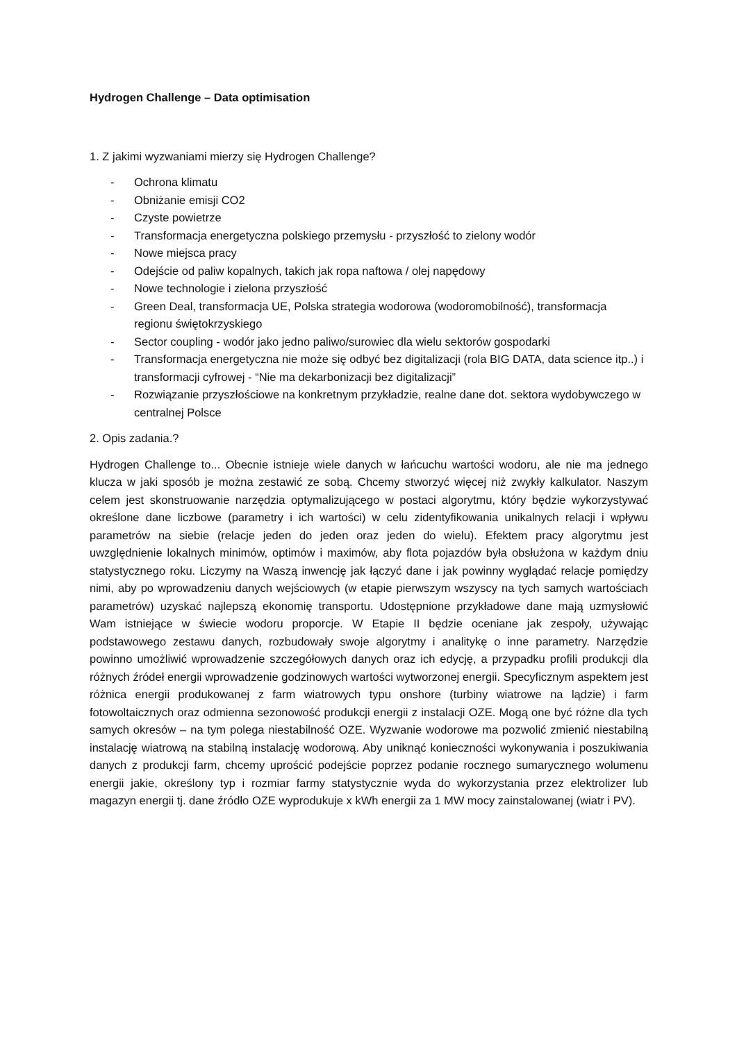Hydrogen Challenge – Data optimisation
1. Z jakimi wyzwaniami mierzy się Hydrogen Challenge?
- Ochrona klimatu
- Obniżanie emisji CO2
- Czyste powietrze
- Transformacja energetyczna polskiego przemysłu - przyszłość to zielony wodór
- Nowe miejsca pracy
- Odejście od paliw kopalnych, takich jak ropa naftowa / olej napędowy
- Nowe technologie i zielona przyszłość
- Green Deal, transformacja UE, Polska strategia wodorowa (wodoromobilność), transformacja regionu świętokrzyskiego
- Sector coupling - wodór jako jedno paliwo/surowiec dla wielu sektorów gospodarki
- Transformacja energetyczna nie może się odbyć bez digitalizacji (rola BIG DATA, data science itp..) i transformacji cyfrowej - “Nie ma dekarbonizacji bez digitalizacji”
- Rozwiązanie przyszłościowe na konkretnym przykładzie, realne dane dot. sektora wydobywczego w centralnej Polsce
2. Opis zadania.?
Hydrogen Challenge to... Obecnie istnieje wiele danych w łańcuchu wartości wodoru, ale nie ma jednego klucza w jaki sposób je można zestawić ze sobą. Chcemy stworzyć więcej niż zwykły kalkulator. Naszym celem jest skonstruowanie narzędzia optymalizującego w postaci algorytmu, który będzie wykorzystywać określone dane liczbowe (parametry i ich wartości) w celu zidentyfikowania unikalnych relacji i wpływu parametrów na siebie (relacje jeden do jeden oraz jeden do wielu). Efektem pracy algorytmu jest uwzględnienie lokalnych minimów, optimów i maximów, aby flota pojazdów była obsłużona w każdym dniu statystycznego roku. Liczymy na Waszą inwencję jak łączyć dane i jak powinny wyglądać relacje pomiędzy nimi, aby po wprowadzeniu danych wejściowych (w etapie pierwszym wszyscy na tych samych wartościach parametrów) uzyskać najlepszą ekonomię transportu. Udostępnione przykładowe dane mają uzmysłowić Wam istniejące w świecie wodoru proporcje. W Etapie II będzie oceniane jak zespoły, używając podstawowego zestawu danych, rozbudowały swoje algorytmy i analitykę o inne parametry. Narzędzie powinno umożliwić wprowadzenie szczegółowych danych oraz ich edycję, a przypadku profili produkcji dla różnych źródeł energii wprowadzenie godzinowych wartości wytworzonej energii. Specyficznym aspektem jest różnica energii produkowanej z farm wiatrowych typu onshore (turbiny wiatrowe na lądzie) i farm fotowoltaicznych oraz odmienna sezonowość produkcji energii z instalacji OZE. Mogą one być różne dla tych samych okresów – na tym polega niestabilność OZE. Wyzwanie wodorowe ma pozwolić zmienić niestabilną instalację wiatrową na stabilną instalację wodorową. Aby uniknąć konieczności wykonywania i poszukiwania danych z produkcji farm, chcemy uprościć podejście poprzez podanie rocznego sumarycznego wolumenu energii jakie, określony typ i rozmiar farmy statystycznie wyda do wykorzystania przez elektrolizer lub magazyn energii tj. dane źródło OZE wyprodukuje x kWh energii za 1 MW mocy zainstalowanej (wiatr i PV).